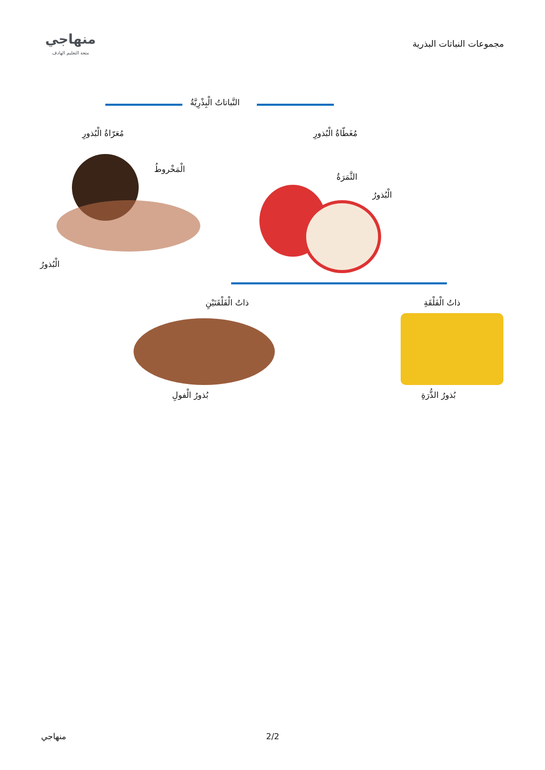مجموعات النباتات البذرية
منهاجي
متعة التعليم الهادف
النَّباتاتُ الْبِذْرِيَّةُ
مُعَرّاةُ الْبُذورِ مُغَطّاةُ الْبُذورِ
الْمَخْروطُ
الْبُذورُ
الثَّمَرَةُ
الْبُذورُ
ذاتُ الْفَلْقَتَيْنِ ذاتُ الْفَلْقَةِ
بُذورُ الْفولِ بُذورُ الذُّرَةِ
منهاجي 2/2